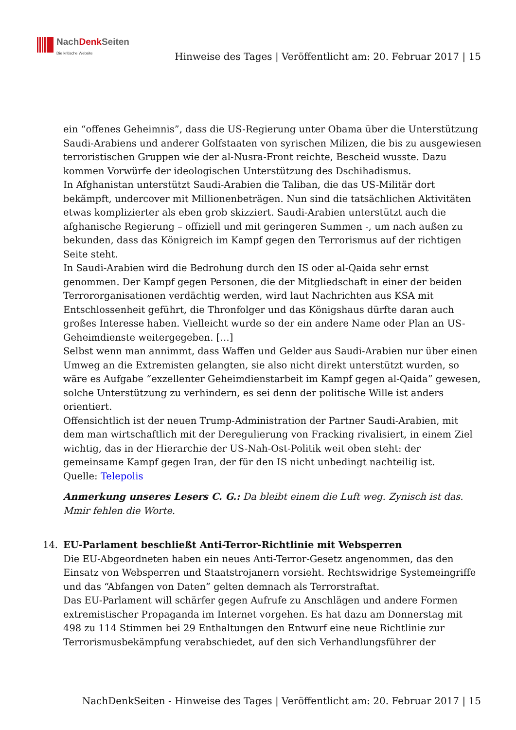NachDenk Seiten
Die kritische Website
Hinweise des Tages | Veröffentlicht am: 20. Februar 2017 | 15
ein “offenes Geheimnis”, dass die US-Regierung unter Obama über die Unterstützung Saudi-Arabiens und anderer Golfstaaten von syrischen Milizen, die bis zu ausgewiesen terroristischen Gruppen wie der al-Nusra-Front reichte, Bescheid wusste. Dazu kommen Vorwürfe der ideologischen Unterstützung des Dschihadismus.
In Afghanistan unterstützt Saudi-Arabien die Taliban, die das US-Militär dort bekämpft, undercover mit Millionenbeträgen. Nun sind die tatsächlichen Aktivitäten etwas komplizierter als eben grob skizziert. Saudi-Arabien unterstützt auch die afghanische Regierung – offiziell und mit geringeren Summen -, um nach außen zu bekunden, dass das Königreich im Kampf gegen den Terrorismus auf der richtigen Seite steht.
In Saudi-Arabien wird die Bedrohung durch den IS oder al-Qaida sehr ernst genommen. Der Kampf gegen Personen, die der Mitgliedschaft in einer der beiden Terrororganisationen verdächtig werden, wird laut Nachrichten aus KSA mit Entschlossenheit geführt, die Thronfolger und das Königshaus dürfte daran auch großes Interesse haben. Vielleicht wurde so der ein andere Name oder Plan an US-Geheimdienste weitergegeben. […]
Selbst wenn man annimmt, dass Waffen und Gelder aus Saudi-Arabien nur über einen Umweg an die Extremisten gelangten, sie also nicht direkt unterstützt wurden, so wäre es Aufgabe “exzellenter Geheimdienstarbeit im Kampf gegen al-Qaida” gewesen, solche Unterstützung zu verhindern, es sei denn der politische Wille ist anders orientiert.
Offensichtlich ist der neuen Trump-Administration der Partner Saudi-Arabien, mit dem man wirtschaftlich mit der Deregulierung von Fracking rivalisiert, in einem Ziel wichtig, das in der Hierarchie der US-Nah-Ost-Politik weit oben steht: der gemeinsame Kampf gegen Iran, der für den IS nicht unbedingt nachteilig ist.
Quelle: Telepolis
Anmerkung unseres Lesers C. G.: Da bleibt einem die Luft weg. Zynisch ist das. Mmir fehlen die Worte.
14. EU-Parlament beschließt Anti-Terror-Richtlinie mit Websperren
Die EU-Abgeordneten haben ein neues Anti-Terror-Gesetz angenommen, das den Einsatz von Websperren und Staatstrojanern vorsieht. Rechtswidrige Systemeingriffe und das “Abfangen von Daten” gelten demnach als Terrorstraftat.
Das EU-Parlament will schärfer gegen Aufrufe zu Anschlägen und andere Formen extremistischer Propaganda im Internet vorgehen. Es hat dazu am Donnerstag mit 498 zu 114 Stimmen bei 29 Enthaltungen den Entwurf eine neue Richtlinie zur Terrorismusbekämpfung verabschiedet, auf den sich Verhandlungsführer der
NachDenkSeiten - Hinweise des Tages | Veröffentlicht am: 20. Februar 2017 | 15